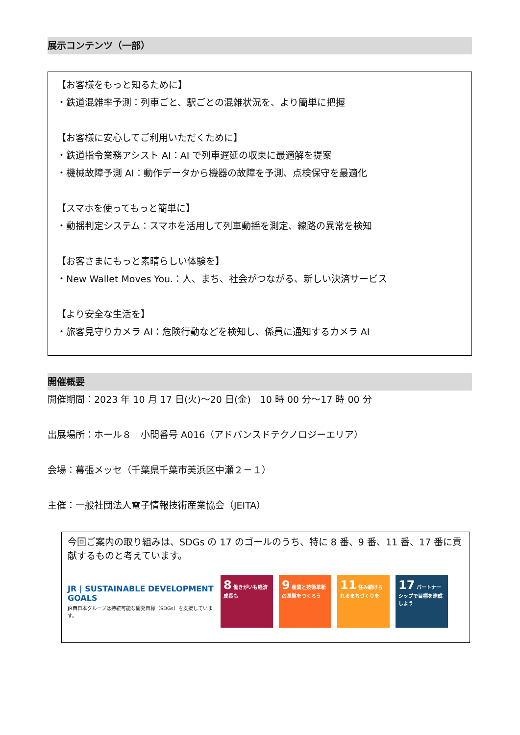展示コンテンツ（一部）
【お客様をもっと知るために】
・鉄道混雑率予測：列車ごと、駅ごとの混雑状況を、より簡単に把握
【お客様に安心してご利用いただくために】
・鉄道指令業務アシスト AI：AI で列車遅延の収束に最適解を提案
・機械故障予測 AI：動作データから機器の故障を予測、点検保守を最適化
【スマホを使ってもっと簡単に】
・動揺判定システム：スマホを活用して列車動揺を測定、線路の異常を検知
【お客さまにもっと素晴らしい体験を】
・New Wallet Moves You.：人、まち、社会がつながる、新しい決済サービス
【より安全な生活を】
・旅客見守りカメラ AI：危険行動などを検知し、係員に通知するカメラ AI
開催概要
開催期間：2023 年 10 月 17 日(火)～20 日(金)　10 時 00 分～17 時 00 分
出展場所：ホール８　小間番号 A016（アドバンスドテクノロジーエリア）
会場：幕張メッセ（千葉県千葉市美浜区中瀬２－１）
主催：一般社団法人電子情報技術産業協会（JEITA）
今回ご案内の取り組みは、SDGs の 17 のゴールのうち、特に 8 番、9 番、11 番、17 番に貢献するものと考えています。
JR | SUSTAINABLE DEVELOPMENT GOALS
JR西日本グループは持続可能な開発目標（SDGs）を支援しています。
8 働きがいも経済成長も
9 産業と技術革新の基盤をつくろう
11 住み続けられるまちづくりを
17 パートナーシップで目標を達成しよう